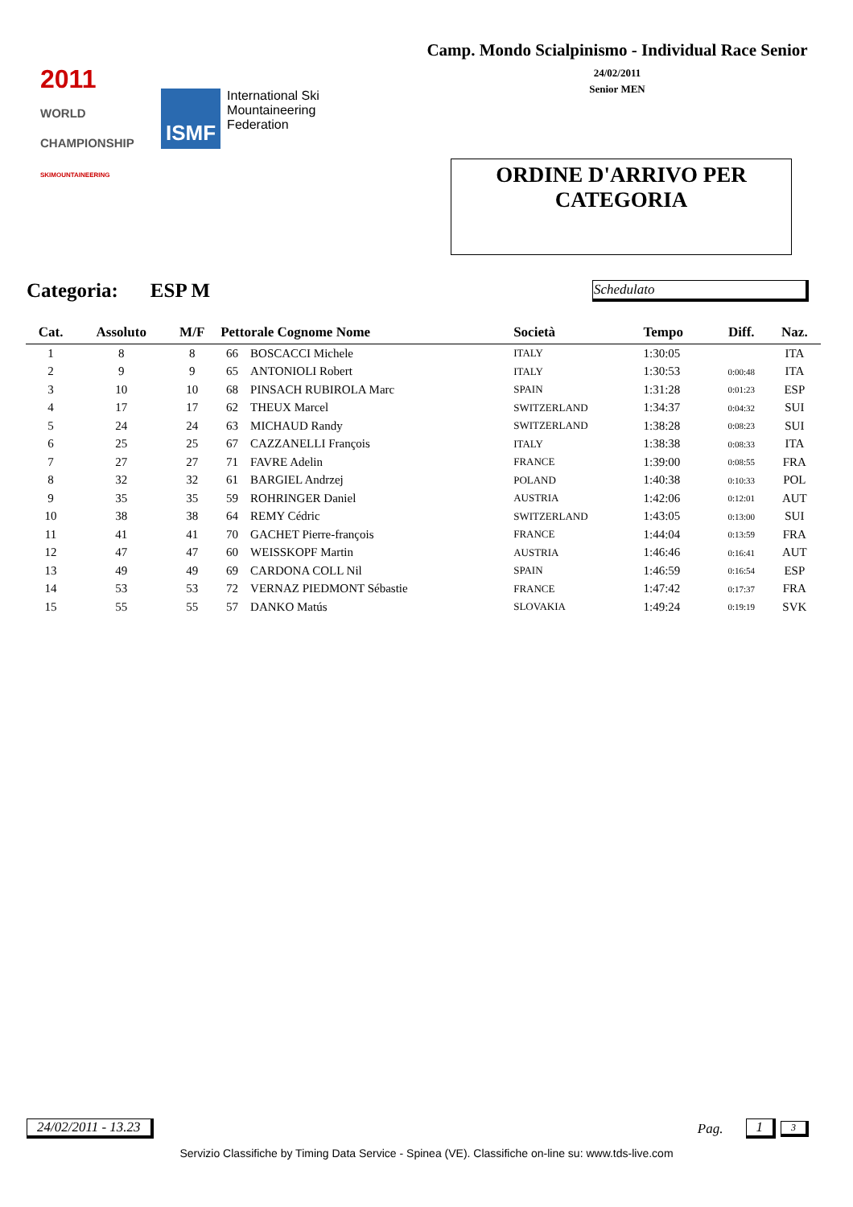2011
WORLD CHAMPIONSHIP
SKIMOUNTAINEERING
ISMF International Ski
Mountaineering
Federation
Camp. Mondo Scialpinismo - Individual Race Senior
24/02/2011
Senior MEN
ORDINE D'ARRIVO PER
CATEGORIA
Categoria: ESP M Schedulato
| Cat. | Assoluto | M/F | Pettorale Cognome Nome | | Società | Tempo | Diff. | Naz. |
| --- | --- | --- | --- | --- | --- | --- | --- | --- |
| 1 | 8 | 8 | 66 | BOSCACCI Michele | ITALY | 1:30:05 | | ITA |
| 2 | 9 | 9 | 65 | ANTONIOLI Robert | ITALY | 1:30:53 | 0:00:48 | ITA |
| 3 | 10 | 10 | 68 | PINSACH RUBIROLA Marc | SPAIN | 1:31:28 | 0:01:23 | ESP |
| 4 | 17 | 17 | 62 | THEUX Marcel | SWITZERLAND | 1:34:37 | 0:04:32 | SUI |
| 5 | 24 | 24 | 63 | MICHAUD Randy | SWITZERLAND | 1:38:28 | 0:08:23 | SUI |
| 6 | 25 | 25 | 67 | CAZZANELLI François | ITALY | 1:38:38 | 0:08:33 | ITA |
| 7 | 27 | 27 | 71 | FAVRE Adelin | FRANCE | 1:39:00 | 0:08:55 | FRA |
| 8 | 32 | 32 | 61 | BARGIEL Andrzej | POLAND | 1:40:38 | 0:10:33 | POL |
| 9 | 35 | 35 | 59 | ROHRINGER Daniel | AUSTRIA | 1:42:06 | 0:12:01 | AUT |
| 10 | 38 | 38 | 64 | REMY Cédric | SWITZERLAND | 1:43:05 | 0:13:00 | SUI |
| 11 | 41 | 41 | 70 | GACHET Pierre-françois | FRANCE | 1:44:04 | 0:13:59 | FRA |
| 12 | 47 | 47 | 60 | WEISSKOPF Martin | AUSTRIA | 1:46:46 | 0:16:41 | AUT |
| 13 | 49 | 49 | 69 | CARDONA COLL Nil | SPAIN | 1:46:59 | 0:16:54 | ESP |
| 14 | 53 | 53 | 72 | VERNAZ PIEDMONT Sébastie | FRANCE | 1:47:42 | 0:17:37 | FRA |
| 15 | 55 | 55 | 57 | DANKO Matús | SLOVAKIA | 1:49:24 | 0:19:19 | SVK |
24/02/2011 - 13.23 Pag. 1 3
Servizio Classifiche by Timing Data Service - Spinea (VE). Classifiche on-line su: www.tds-live.com